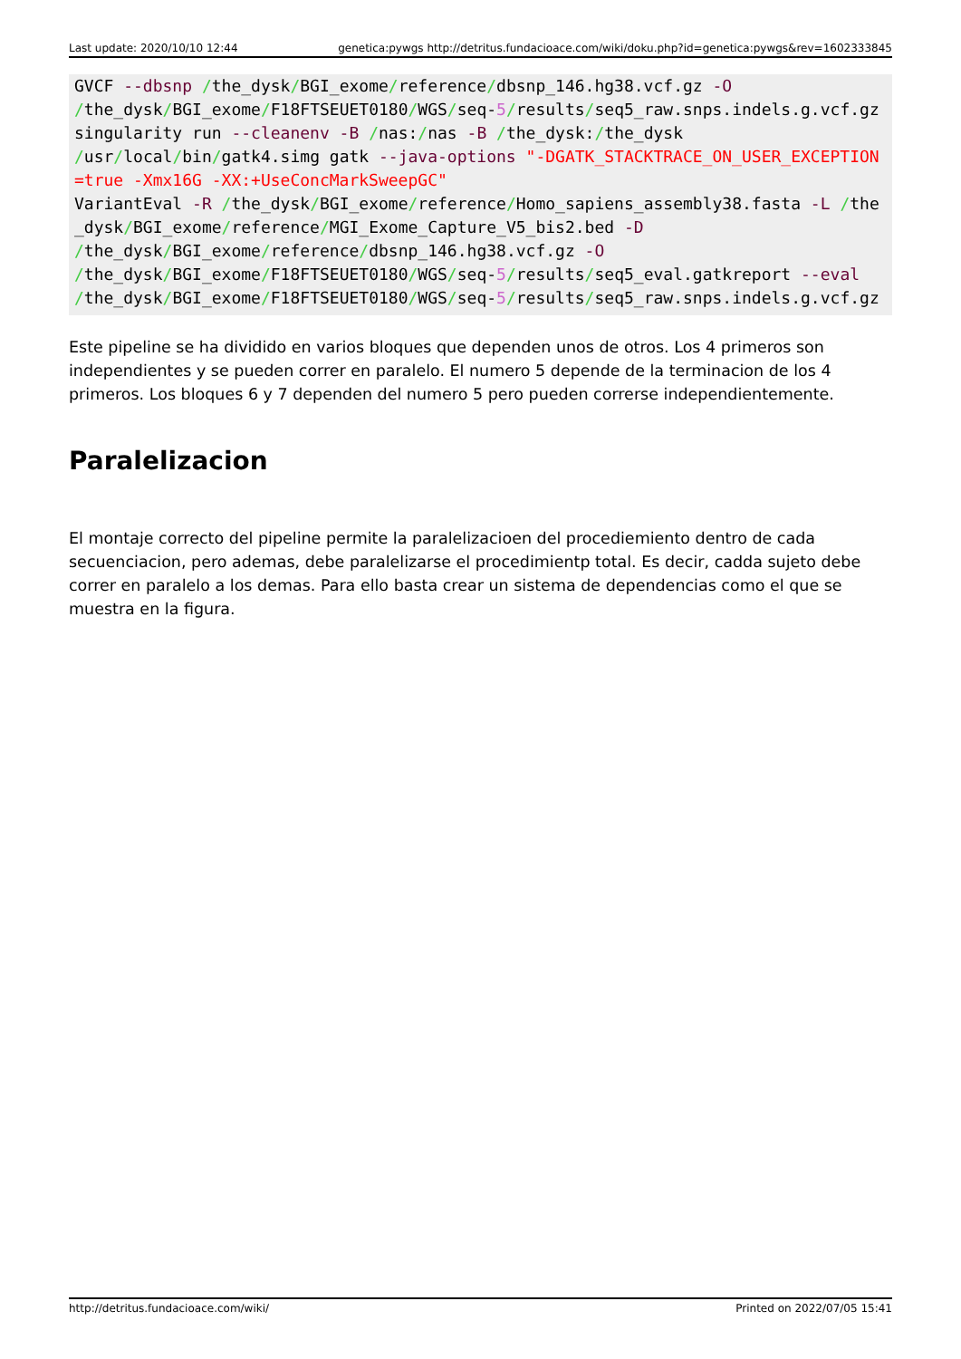Last update: 2020/10/10 12:44 genetica:pywgs http://detritus.fundacioace.com/wiki/doku.php?id=genetica:pywgs&rev=1602333845
GVCF --dbsnp /the_dysk/BGI_exome/reference/dbsnp_146.hg38.vcf.gz -O
/the_dysk/BGI_exome/F18FTSEUET0180/WGS/seq-5/results/seq5_raw.snps.indels.g.vcf.gz
singularity run --cleanenv -B /nas:/nas -B /the_dysk:/the_dysk
/usr/local/bin/gatk4.simg gatk --java-options "-DGATK_STACKTRACE_ON_USER_EXCEPTION=true -Xmx16G -XX:+UseConcMarkSweepGC"
VariantEval -R /the_dysk/BGI_exome/reference/Homo_sapiens_assembly38.fasta -L /the_dysk/BGI_exome/reference/MGI_Exome_Capture_V5_bis2.bed -D
/the_dysk/BGI_exome/reference/dbsnp_146.hg38.vcf.gz -O
/the_dysk/BGI_exome/F18FTSEUET0180/WGS/seq-5/results/seq5_eval.gatkreport --eval
/the_dysk/BGI_exome/F18FTSEUET0180/WGS/seq-5/results/seq5_raw.snps.indels.g.vcf.gz
Este pipeline se ha dividido en varios bloques que dependen unos de otros. Los 4 primeros son independientes y se pueden correr en paralelo. El numero 5 depende de la terminacion de los 4 primeros. Los bloques 6 y 7 dependen del numero 5 pero pueden correrse independientemente.
Paralelizacion
El montaje correcto del pipeline permite la paralelizacioen del procediemiento dentro de cada secuenciacion, pero ademas, debe paralelizarse el procedimientp total. Es decir, cadda sujeto debe correr en paralelo a los demas. Para ello basta crear un sistema de dependencias como el que se muestra en la figura.
http://detritus.fundacioace.com/wiki/ Printed on 2022/07/05 15:41